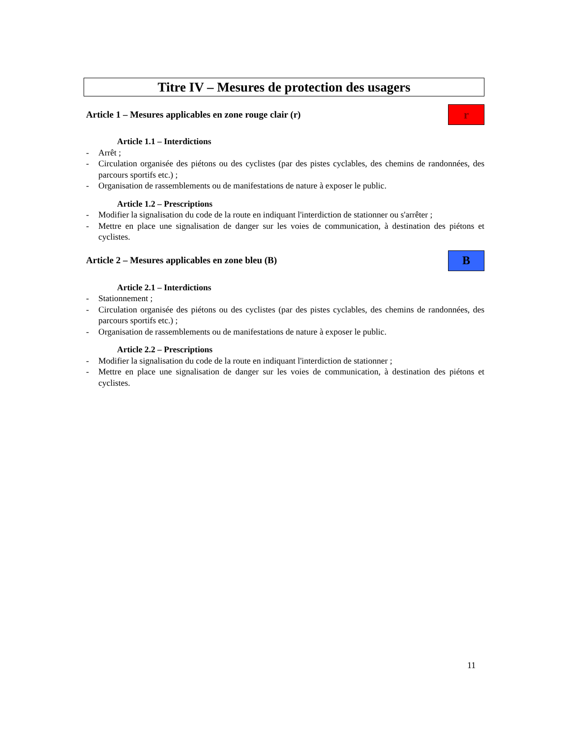Titre IV – Mesures de protection des usagers
Article 1 – Mesures applicables en zone rouge clair (r)
r
Article 1.1 – Interdictions
- Arrêt ;
- Circulation organisée des piétons ou des cyclistes (par des pistes cyclables, des chemins de randonnées, des parcours sportifs etc.) ;
- Organisation de rassemblements ou de manifestations de nature à exposer le public.
Article 1.2 – Prescriptions
- Modifier la signalisation du code de la route en indiquant l'interdiction de stationner ou s'arrêter ;
- Mettre en place une signalisation de danger sur les voies de communication, à destination des piétons et cyclistes.
Article 2 – Mesures applicables en zone bleu (B)
B
Article 2.1 – Interdictions
- Stationnement ;
- Circulation organisée des piétons ou des cyclistes (par des pistes cyclables, des chemins de randonnées, des parcours sportifs etc.) ;
- Organisation de rassemblements ou de manifestations de nature à exposer le public.
Article 2.2 – Prescriptions
- Modifier la signalisation du code de la route en indiquant l'interdiction de stationner ;
- Mettre en place une signalisation de danger sur les voies de communication, à destination des piétons et cyclistes.
11